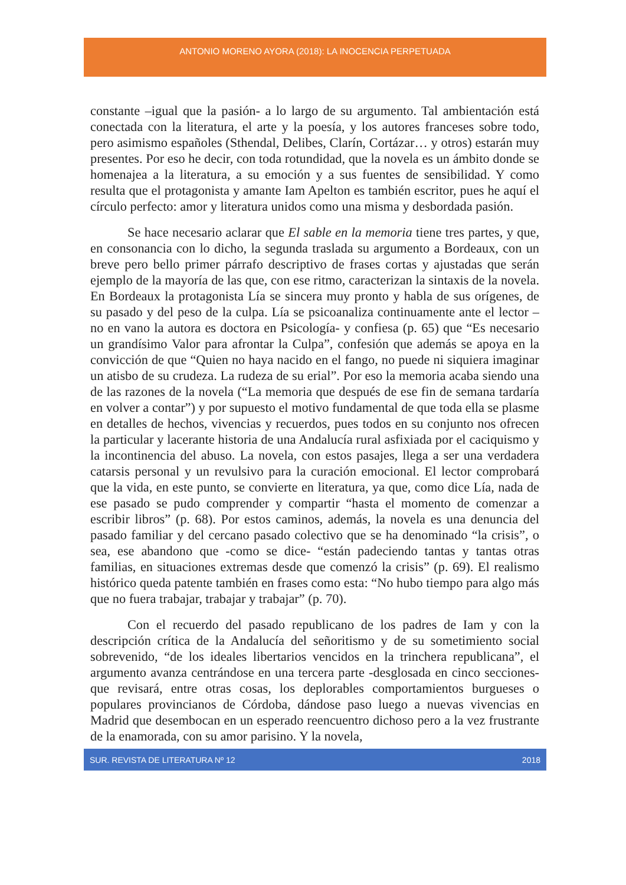ANTONIO MORENO AYORA (2018): LA INOCENCIA PERPETUADA
constante –igual que la pasión- a lo largo de su argumento. Tal ambientación está conectada con la literatura, el arte y la poesía, y los autores franceses sobre todo, pero asimismo españoles (Sthendal, Delibes, Clarín, Cortázar… y otros) estarán muy presentes. Por eso he decir, con toda rotundidad, que la novela es un ámbito donde se homenajea a la literatura, a su emoción y a sus fuentes de sensibilidad. Y como resulta que el protagonista y amante Iam Apelton es también escritor, pues he aquí el círculo perfecto: amor y literatura unidos como una misma y desbordada pasión.
Se hace necesario aclarar que El sable en la memoria tiene tres partes, y que, en consonancia con lo dicho, la segunda traslada su argumento a Bordeaux, con un breve pero bello primer párrafo descriptivo de frases cortas y ajustadas que serán ejemplo de la mayoría de las que, con ese ritmo, caracterizan la sintaxis de la novela. En Bordeaux la protagonista Lía se sincera muy pronto y habla de sus orígenes, de su pasado y del peso de la culpa. Lía se psicoanaliza continuamente ante el lector –no en vano la autora es doctora en Psicología- y confiesa (p. 65) que “Es necesario un grandísimo Valor para afrontar la Culpa”, confesión que además se apoya en la convicción de que “Quien no haya nacido en el fango, no puede ni siquiera imaginar un atisbo de su crudeza. La rudeza de su erial”. Por eso la memoria acaba siendo una de las razones de la novela (“La memoria que después de ese fin de semana tardaría en volver a contar”) y por supuesto el motivo fundamental de que toda ella se plasme en detalles de hechos, vivencias y recuerdos, pues todos en su conjunto nos ofrecen la particular y lacerante historia de una Andalucía rural asfixiada por el caciquismo y la incontinencia del abuso. La novela, con estos pasajes, llega a ser una verdadera catarsis personal y un revulsivo para la curación emocional. El lector comprobará que la vida, en este punto, se convierte en literatura, ya que, como dice Lía, nada de ese pasado se pudo comprender y compartir “hasta el momento de comenzar a escribir libros” (p. 68). Por estos caminos, además, la novela es una denuncia del pasado familiar y del cercano pasado colectivo que se ha denominado “la crisis”, o sea, ese abandono que -como se dice- “están padeciendo tantas y tantas otras familias, en situaciones extremas desde que comenzó la crisis” (p. 69). El realismo histórico queda patente también en frases como esta: “No hubo tiempo para algo más que no fuera trabajar, trabajar y trabajar” (p. 70).
Con el recuerdo del pasado republicano de los padres de Iam y con la descripción crítica de la Andalucía del señoritismo y de su sometimiento social sobrevenido, “de los ideales libertarios vencidos en la trinchera republicana”, el argumento avanza centrándose en una tercera parte -desglosada en cinco secciones- que revisará, entre otras cosas, los deplorables comportamientos burgueses o populares provincianos de Córdoba, dándose paso luego a nuevas vivencias en Madrid que desembocan en un esperado reencuentro dichoso pero a la vez frustrante de la enamorada, con su amor parisino. Y la novela,
SUR. REVISTA DE LITERATURA Nº 12 2018